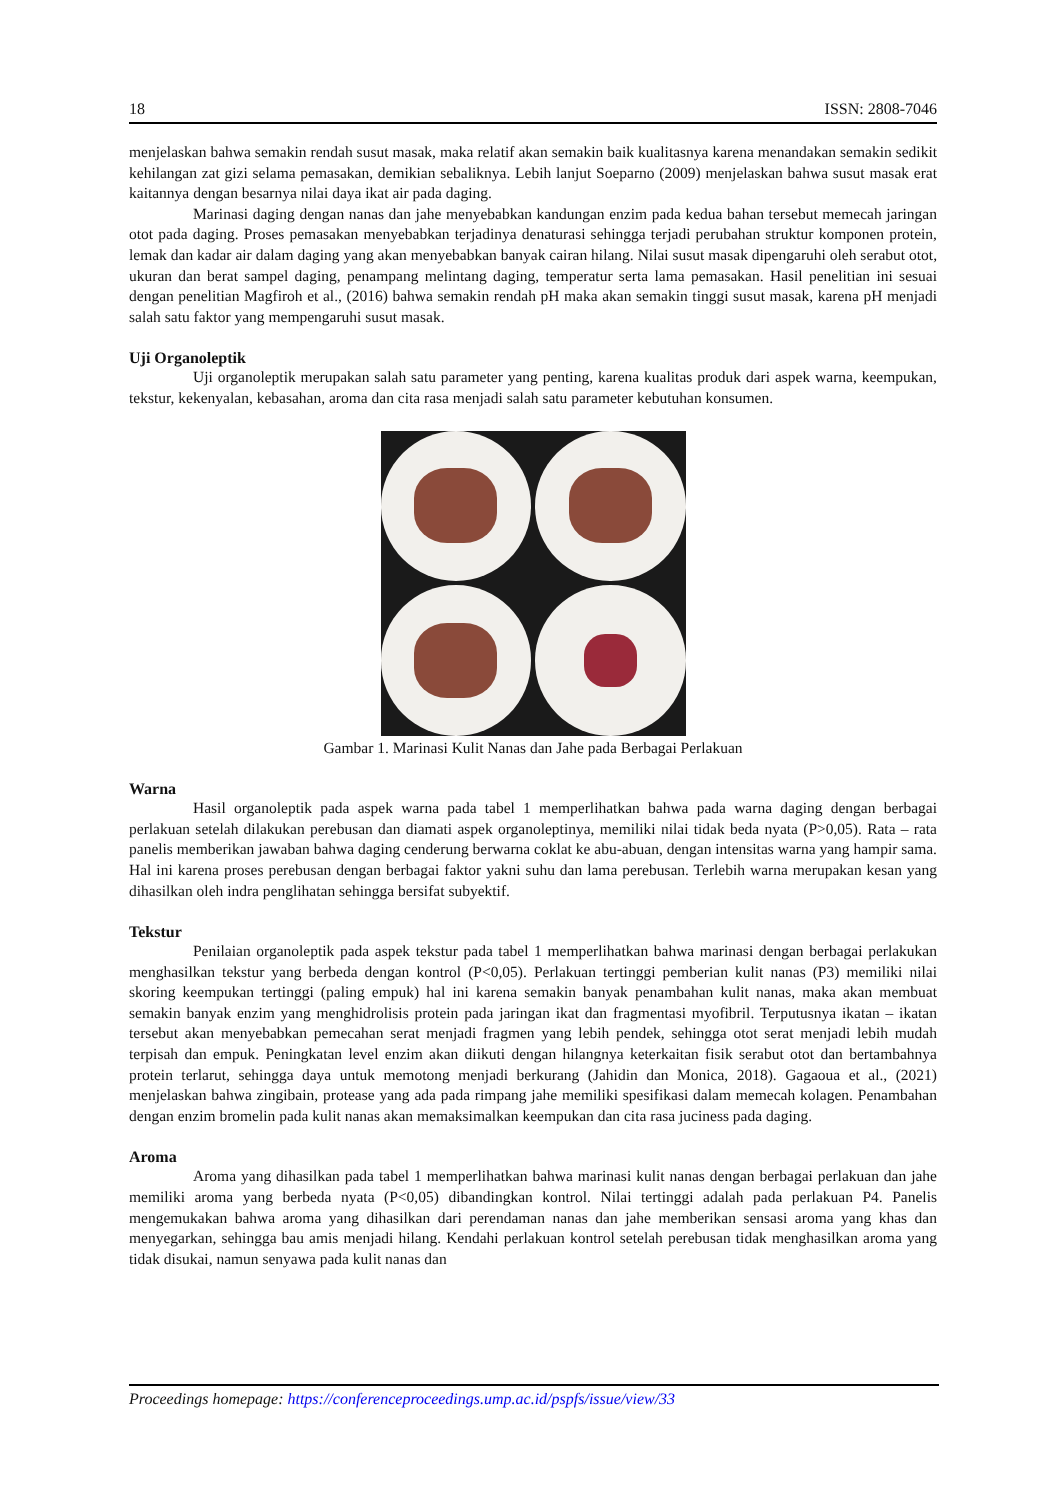18 ISSN: 2808-7046
menjelaskan bahwa semakin rendah susut masak, maka relatif akan semakin baik kualitasnya karena menandakan semakin sedikit kehilangan zat gizi selama pemasakan, demikian sebaliknya. Lebih lanjut Soeparno (2009) menjelaskan bahwa susut masak erat kaitannya dengan besarnya nilai daya ikat air pada daging.
Marinasi daging dengan nanas dan jahe menyebabkan kandungan enzim pada kedua bahan tersebut memecah jaringan otot pada daging. Proses pemasakan menyebabkan terjadinya denaturasi sehingga terjadi perubahan struktur komponen protein, lemak dan kadar air dalam daging yang akan menyebabkan banyak cairan hilang. Nilai susut masak dipengaruhi oleh serabut otot, ukuran dan berat sampel daging, penampang melintang daging, temperatur serta lama pemasakan. Hasil penelitian ini sesuai dengan penelitian Magfiroh et al., (2016) bahwa semakin rendah pH maka akan semakin tinggi susut masak, karena pH menjadi salah satu faktor yang mempengaruhi susut masak.
Uji Organoleptik
Uji organoleptik merupakan salah satu parameter yang penting, karena kualitas produk dari aspek warna, keempukan, tekstur, kekenyalan, kebasahan, aroma dan cita rasa menjadi salah satu parameter kebutuhan konsumen.
Gambar 1. Marinasi Kulit Nanas dan Jahe pada Berbagai Perlakuan
Warna
Hasil organoleptik pada aspek warna pada tabel 1 memperlihatkan bahwa pada warna daging dengan berbagai perlakuan setelah dilakukan perebusan dan diamati aspek organoleptinya, memiliki nilai tidak beda nyata (P>0,05). Rata – rata panelis memberikan jawaban bahwa daging cenderung berwarna coklat ke abu-abuan, dengan intensitas warna yang hampir sama. Hal ini karena proses perebusan dengan berbagai faktor yakni suhu dan lama perebusan. Terlebih warna merupakan kesan yang dihasilkan oleh indra penglihatan sehingga bersifat subyektif.
Tekstur
Penilaian organoleptik pada aspek tekstur pada tabel 1 memperlihatkan bahwa marinasi dengan berbagai perlakukan menghasilkan tekstur yang berbeda dengan kontrol (P<0,05). Perlakuan tertinggi pemberian kulit nanas (P3) memiliki nilai skoring keempukan tertinggi (paling empuk) hal ini karena semakin banyak penambahan kulit nanas, maka akan membuat semakin banyak enzim yang menghidrolisis protein pada jaringan ikat dan fragmentasi myofibril. Terputusnya ikatan – ikatan tersebut akan menyebabkan pemecahan serat menjadi fragmen yang lebih pendek, sehingga otot serat menjadi lebih mudah terpisah dan empuk. Peningkatan level enzim akan diikuti dengan hilangnya keterkaitan fisik serabut otot dan bertambahnya protein terlarut, sehingga daya untuk memotong menjadi berkurang (Jahidin dan Monica, 2018). Gagaoua et al., (2021) menjelaskan bahwa zingibain, protease yang ada pada rimpang jahe memiliki spesifikasi dalam memecah kolagen. Penambahan dengan enzim bromelin pada kulit nanas akan memaksimalkan keempukan dan cita rasa juciness pada daging.
Aroma
Aroma yang dihasilkan pada tabel 1 memperlihatkan bahwa marinasi kulit nanas dengan berbagai perlakuan dan jahe memiliki aroma yang berbeda nyata (P<0,05) dibandingkan kontrol. Nilai tertinggi adalah pada perlakuan P4. Panelis mengemukakan bahwa aroma yang dihasilkan dari perendaman nanas dan jahe memberikan sensasi aroma yang khas dan menyegarkan, sehingga bau amis menjadi hilang. Kendahi perlakuan kontrol setelah perebusan tidak menghasilkan aroma yang tidak disukai, namun senyawa pada kulit nanas dan
Proceedings homepage: https://conferenceproceedings.ump.ac.id/pspfs/issue/view/33